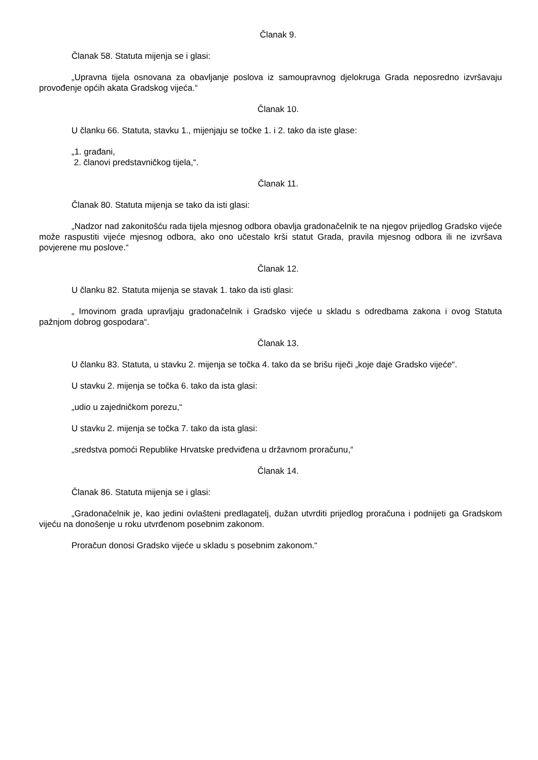Članak 9.
Članak 58. Statuta mijenja se i glasi:
„Upravna tijela osnovana za obavljanje poslova iz samoupravnog djelokruga Grada neposredno izvršavaju provođenje općih akata Gradskog vijeća.“
Članak 10.
U članku 66. Statuta, stavku 1., mijenjaju se točke 1. i 2. tako da iste glase:
„1. građani,
2. članovi predstavničkog tijela,“.
Članak 11.
Članak 80. Statuta mijenja se tako da isti glasi:
„Nadzor nad zakonitošću rada tijela mjesnog odbora obavlja gradonačelnik te na njegov prijedlog Gradsko vijeće može raspustiti vijeće mjesnog odbora, ako ono učestalo krši statut Grada, pravila mjesnog odbora ili ne izvršava povjerene mu poslove.“
Članak 12.
U članku 82. Statuta mijenja se stavak 1. tako da isti glasi:
„ Imovinom grada upravljaju gradonačelnik i Gradsko vijeće u skladu s odredbama zakona i ovog Statuta pažnjom dobrog gospodara“.
Članak 13.
U članku 83. Statuta, u stavku 2. mijenja se točka 4. tako da se brišu riječi „koje daje Gradsko vijeće“.
U stavku 2. mijenja se točka 6. tako da ista glasi:
„udio u zajedničkom porezu,“
U stavku 2. mijenja se točka 7. tako da ista glasi:
„sredstva pomoći Republike Hrvatske predviđena u državnom proračunu,“
Članak 14.
Članak 86. Statuta mijenja se i glasi:
„Gradonačelnik je, kao jedini ovlašteni predlagatelj, dužan utvrditi prijedlog proračuna i podnijeti ga Gradskom vijeću na donošenje u roku utvrđenom posebnim zakonom.
Proračun donosi Gradsko vijeće u skladu s posebnim zakonom.“